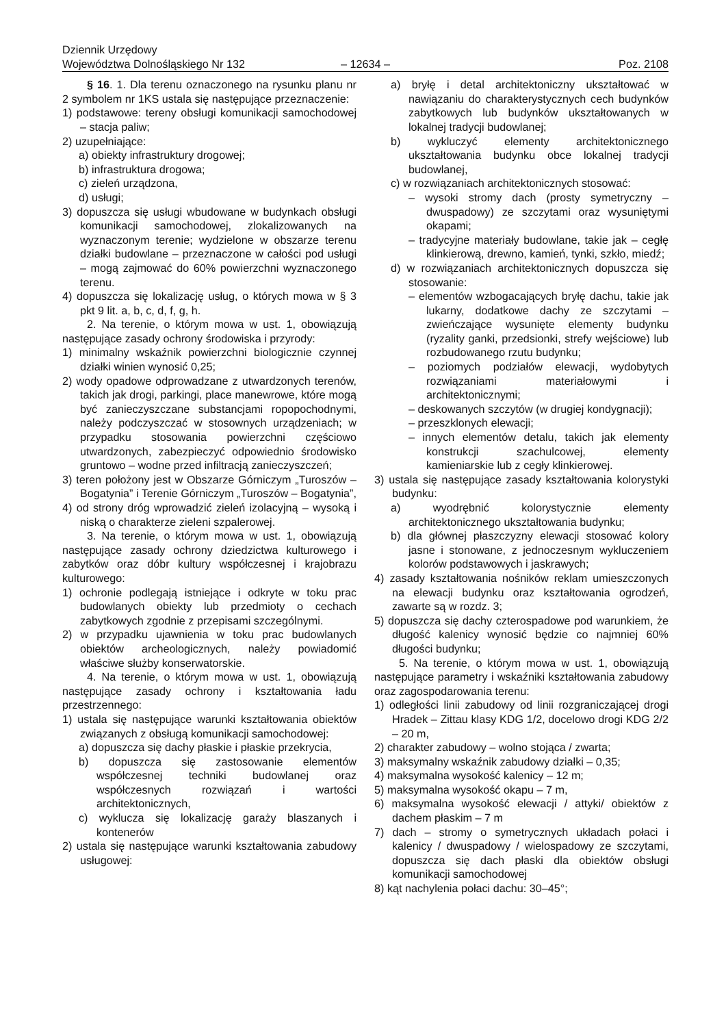Dziennik Urzędowy
Województwa Dolnośląskiego Nr 132
– 12634 –
Poz. 2108
§ 16. 1. Dla terenu oznaczonego na rysunku planu nr 2 symbolem nr 1KS ustala się następujące przeznaczenie:
1) podstawowe: tereny obsługi komunikacji samochodowej – stacja paliw;
2) uzupełniające:
a) obiekty infrastruktury drogowej;
b) infrastruktura drogowa;
c) zieleń urządzona,
d) usługi;
3) dopuszcza się usługi wbudowane w budynkach obsługi komunikacji samochodowej, zlokalizowanych na wyznaczonym terenie; wydzielone w obszarze terenu działki budowlane – przeznaczone w całości pod usługi – mogą zajmować do 60% powierzchni wyznaczonego terenu.
4) dopuszcza się lokalizację usług, o których mowa w § 3 pkt 9 lit. a, b, c, d, f, g, h.
2. Na terenie, o którym mowa w ust. 1, obowiązują następujące zasady ochrony środowiska i przyrody:
1) minimalny wskaźnik powierzchni biologicznie czynnej działki winien wynosić 0,25;
2) wody opadowe odprowadzane z utwardzonych terenów, takich jak drogi, parkingi, place manewrowe, które mogą być zanieczyszczane substancjami ropopochodnymi, należy podczyszczać w stosownych urządzeniach; w przypadku stosowania powierzchni częściowo utwardzonych, zabezpieczyć odpowiednio środowisko gruntowo – wodne przed infiltracją zanieczyszczeń;
3) teren położony jest w Obszarze Górniczym „Turoszów – Bogatynia” i Terenie Górniczym „Turoszów – Bogatynia”,
4) od strony dróg wprowadzić zieleń izolacyjną – wysoką i niską o charakterze zieleni szpalerowej.
3. Na terenie, o którym mowa w ust. 1, obowiązują następujące zasady ochrony dziedzictwa kulturowego i zabytków oraz dóbr kultury współczesnej i krajobrazu kulturowego:
1) ochronie podlegają istniejące i odkryte w toku prac budowlanych obiekty lub przedmioty o cechach zabytkowych zgodnie z przepisami szczególnymi.
2) w przypadku ujawnienia w toku prac budowlanych obiektów archeologicznych, należy powiadomić właściwe służby konserwatorskie.
4. Na terenie, o którym mowa w ust. 1, obowiązują następujące zasady ochrony i kształtowania ładu przestrzennego:
1) ustala się następujące warunki kształtowania obiektów związanych z obsługą komunikacji samochodowej:
a) dopuszcza się dachy płaskie i płaskie przekrycia,
b) dopuszcza się zastosowanie elementów współczesnej techniki budowlanej oraz współczesnych rozwiązań i wartości architektonicznych,
c) wyklucza się lokalizację garaży blaszanych i kontenerów
2) ustala się następujące warunki kształtowania zabudowy usługowej:
a) bryłę i detal architektoniczny ukształtować w nawiązaniu do charakterystycznych cech budynków zabytkowych lub budynków ukształtowanych w lokalnej tradycji budowlanej;
b) wykluczyć elementy architektonicznego ukształtowania budynku obce lokalnej tradycji budowlanej,
c) w rozwiązaniach architektonicznych stosować:
– wysoki stromy dach (prosty symetryczny – dwuspadowy) ze szczytami oraz wysuniętymi okapami;
– tradycyjne materiały budowlane, takie jak – cegłę klinkierową, drewno, kamień, tynki, szkło, miedź;
d) w rozwiązaniach architektonicznych dopuszcza się stosowanie:
– elementów wzbogacających bryłę dachu, takie jak lukarny, dodatkowe dachy ze szczytami – zwieńczające wysunięte elementy budynku (ryzality ganki, przedsionki, strefy wejściowe) lub rozbudowanego rzutu budynku;
– poziomych podziałów elewacji, wydobytych rozwiązaniami materiałowymi i architektonicznymi;
– deskowanych szczytów (w drugiej kondygnacji);
– przeszklonych elewacji;
– innych elementów detalu, takich jak elementy konstrukcji szachulcowej, elementy kamieniarskie lub z cegły klinkierowej.
3) ustala się następujące zasady kształtowania kolorystyki budynku:
a) wyodrębnić kolorystycznie elementy architektonicznego ukształtowania budynku;
b) dla głównej płaszczyzny elewacji stosować kolory jasne i stonowane, z jednoczesnym wykluczeniem kolorów podstawowych i jaskrawych;
4) zasady kształtowania nośników reklam umieszczonych na elewacji budynku oraz kształtowania ogrodzeń, zawarte są w rozdz. 3;
5) dopuszcza się dachy czterospadowe pod warunkiem, że długość kalenicy wynosić będzie co najmniej 60% długości budynku;
5. Na terenie, o którym mowa w ust. 1, obowiązują następujące parametry i wskaźniki kształtowania zabudowy oraz zagospodarowania terenu:
1) odległości linii zabudowy od linii rozgraniczającej drogi Hradek – Zittau klasy KDG 1/2, docelowo drogi KDG 2/2 – 20 m,
2) charakter zabudowy – wolno stojąca / zwarta;
3) maksymalny wskaźnik zabudowy działki – 0,35;
4) maksymalna wysokość kalenicy – 12 m;
5) maksymalna wysokość okapu – 7 m,
6) maksymalna wysokość elewacji / attyki/ obiektów z dachem płaskim – 7 m
7) dach – stromy o symetrycznych układach połaci i kalenicy / dwuspadowy / wielospadowy ze szczytami, dopuszcza się dach płaski dla obiektów obsługi komunikacji samochodowej
8) kąt nachylenia połaci dachu: 30–45°;